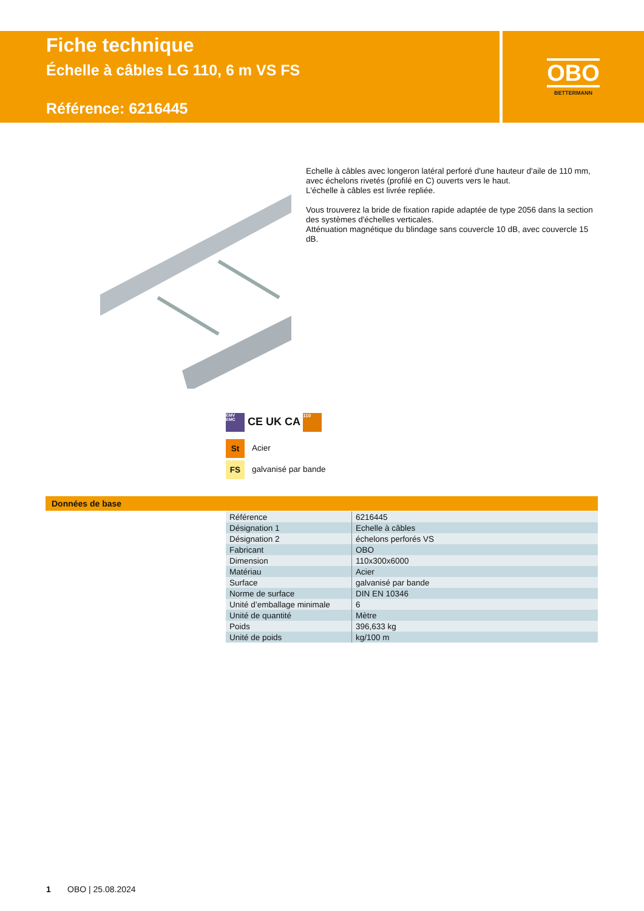Fiche technique
Échelle à câbles LG 110, 6 m VS FS
Référence: 6216445
OBO
BETTERMANN
Echelle à câbles avec longeron latéral perforé d'une hauteur d'aile de 110 mm, avec échelons rivetés (profilé en C) ouverts vers le haut.
L'échelle à câbles est livrée repliée.
Vous trouverez la bride de fixation rapide adaptée de type 2056 dans la section des systèmes d'échelles verticales.
Atténuation magnétique du blindage sans couvercle 10 dB, avec couvercle 15 dB.
EMV EMC CE UK CA 110
St Acier
FS galvanisé par bande
Données de base
| Référence | 6216445 |
| Désignation 1 | Echelle à câbles |
| Désignation 2 | échelons perforés VS |
| Fabricant | OBO |
| Dimension | 110x300x6000 |
| Matériau | Acier |
| Surface | galvanisé par bande |
| Norme de surface | DIN EN 10346 |
| Unité d’emballage minimale | 6 |
| Unité de quantité | Mètre |
| Poids | 396,633 kg |
| Unité de poids | kg/100 m |
1 OBO | 25.08.2024